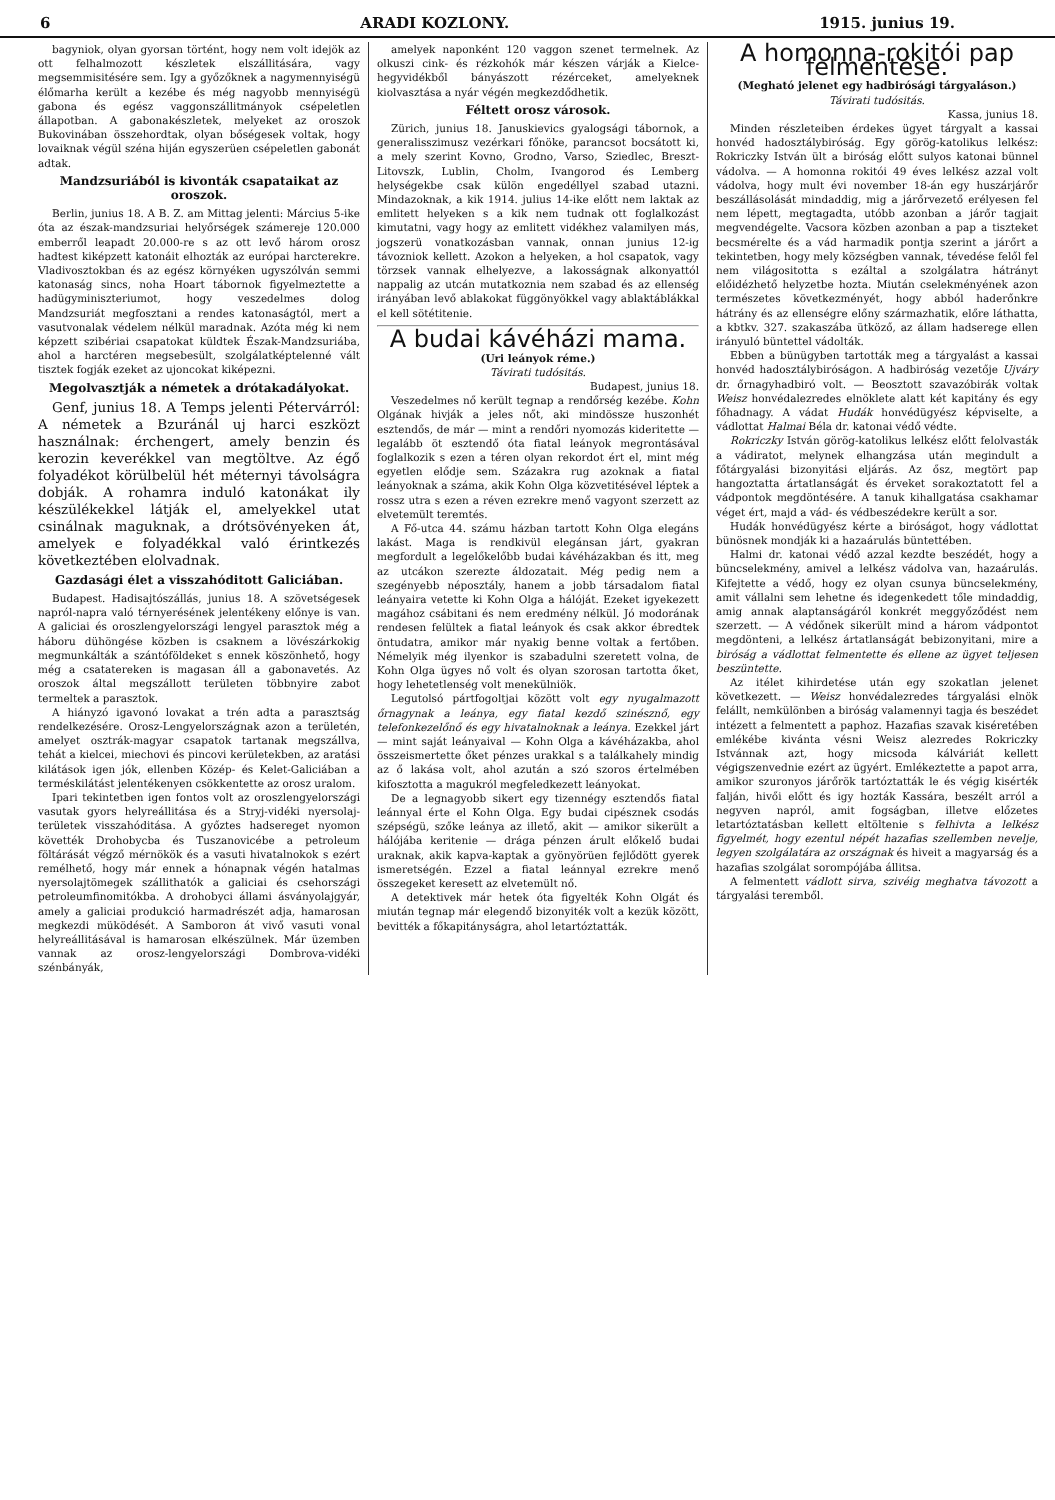6 ARADI KOZLONY. 1915. junius 19.
bagyniok, olyan gyorsan történt, hogy nem volt idejök az ott felhalmozott készletek elszállitására, vagy megsemmisitésére sem. Igy a győzőknek a nagymennyiségü élőmarha került a kezébe és még nagyobb mennyiségü gabona és egész vaggonszállitmányok csépeletlen állapotban. A gabonakészletek, melyeket az oroszok Bukovinában összehordtak, olyan bőségesek voltak, hogy lovaiknak végül széna hiján egyszerüen csépeletlen gabonát adtak.
Mandzsuriából is kivonták csapataikat az oroszok.
Berlin, junius 18. A B. Z. am Mittag jelenti: Március 5-ike óta az észak-mandzsuriai helyőrségek számereje 120.000 emberről leapadt 20.000-re s az ott levő három orosz hadtest kiképzett katonáit elhozták az európai harcterekre. Vladivosztokban és az egész környéken ugyszólván semmi katonaság sincs, noha Hoart tábornok figyelmeztette a hadügyminiszteriumot, hogy veszedelmes dolog Mandzsuriát megfosztani a rendes katonaságtól, mert a vasutvonalak védelem nélkül maradnak. Azóta még ki nem képzett szibériai csapatokat küldtek Észak-Mandzsuriába, ahol a harctéren megsebesült, szolgálatképtelenné vált tisztek fogják ezeket az ujoncokat kiképezni.
Megolvasztják a németek a drótakadályokat.
Genf, junius 18. A Temps jelenti Pétervárról: A németek a Bzuránál uj harci eszközt használnak: érchengert, amely benzin és kerozin keverékkel van megtöltve. Az égő folyadékot körülbelül hét méternyi távolságra dobják. A rohamra induló katonákat ily készülékekkel látják el, amelyekkel utat csinálnak maguknak, a drótsövényeken át, amelyek e folyadékkal való érintkezés következtében elolvadnak.
Gazdasági élet a visszahóditott Galiciában.
Budapest. Hadisajtószállás, junius 18. A szövetségesek napról-napra való térnyerésének jelentékeny előnye is van. A galiciai és oroszlengyelországi lengyel parasztok még a háboru dühöngése közben is csaknem a lövészárkokig megmunkálták a szántóföldeket s ennek köszönhető, hogy még a csatatereken is magasan áll a gabonavetés. Az oroszok által megszállott területen többnyire zabot termeltek a parasztok.
A hiányzó igavonó lovakat a trén adta a parasztság rendelkezésére. Orosz-Lengyelországnak azon a területén, amelyet osztrák-magyar csapatok tartanak megszállva, tehát a kielcei, miechovi és pincovi kerületekben, az aratási kilátások igen jók, ellenben Közép- és Kelet-Galiciában a terméskilátást jelentékenyen csökkentette az orosz uralom.
Ipari tekintetben igen fontos volt az oroszlengyelországi vasutak gyors helyreállitása és a Stryj-vidéki nyersolaj-területek visszahóditása. A győztes hadsereget nyomon követték Drohobycba és Tuszanovicébe a petroleum föltárását végző mérnökök és a vasuti hivatalnokok s ezért remélhető, hogy már ennek a hónapnak végén hatalmas nyersolajtömegek szállithatók a galiciai és csehországi petroleumfinomitókba. A drohobyci állami ásványolajgyár, amely a galiciai produkció harmadrészét adja, hamarosan megkezdi müködését. A Samboron át vivő vasuti vonal helyreállitásával is hamarosan elkészülnek. Már üzemben vannak az orosz-lengyelországi Dombrova-vidéki szénbányák,
amelyek naponként 120 vaggon szenet termelnek. Az olkuszi cink- és rézkohók már készen várják a Kielce-hegyvidékből bányászott rézérceket, amelyeknek kiolvasztása a nyár végén megkezdődhetik.
Féltett orosz városok.
Zürich, junius 18. Januskievics gyalogsági tábornok, a generalisszimusz vezérkari főnöke, parancsot bocsátott ki, a mely szerint Kovno, Grodno, Varso, Sziedlec, Breszt-Litovszk, Lublin, Cholm, Ivangorod és Lemberg helységekbe csak külön engedéllyel szabad utazni. Mindazoknak, a kik 1914. julius 14-ike előtt nem laktak az emlitett helyeken s a kik nem tudnak ott foglalkozást kimutatni, vagy hogy az emlitett vidékhez valamilyen más, jogszerü vonatkozásban vannak, onnan junius 12-ig távozniok kellett. Azokon a helyeken, a hol csapatok, vagy törzsek vannak elhelyezve, a lakosságnak alkonyattól nappalig az utcán mutatkoznia nem szabad és az ellenség irányában levő ablakokat függönyökkel vagy ablaktáblákkal el kell sötétitenie.
A budai kávéházi mama.
(Uri leányok réme.)
Távirati tudósitás.
Budapest, junius 18.
Veszedelmes nő került tegnap a rendőrség kezébe. Kohn Olgának hivják a jeles nőt, aki mindössze huszonhét esztendős, de már — mint a rendőri nyomozás kideritette — legalább öt esztendő óta fiatal leányok megrontásával foglalkozik s ezen a téren olyan rekordot ért el, mint még egyetlen elődje sem. Százakra rug azoknak a fiatal leányoknak a száma, akik Kohn Olga közvetitésével léptek a rossz utra s ezen a réven ezrekre menő vagyont szerzett az elvetemült teremtés.
A Fő-utca 44. számu házban tartott Kohn Olga elegáns lakást. Maga is rendkivül elegánsan járt, gyakran megfordult a legelőkelőbb budai kávéházakban és itt, meg az utcákon szerezte áldozatait. Még pedig nem a szegényebb néposztály, hanem a jobb társadalom fiatal leányaira vetette ki Kohn Olga a hálóját. Ezeket igyekezett magához csábitani és nem eredmény nélkül. Jó modorának rendesen felültek a fiatal leányok és csak akkor ébredtek öntudatra, amikor már nyakig benne voltak a fertőben. Némelyik még ilyenkor is szabadulni szeretett volna, de Kohn Olga ügyes nő volt és olyan szorosan tartotta őket, hogy lehetetlenség volt menekülniök.
Legutolsó pártfogoltjai között volt egy nyugalmazott őrnagynak a leánya, egy fiatal kezdő szinésznő, egy telefonkezelőnő és egy hivatalnoknak a leánya. Ezekkel járt — mint saját leányaival — Kohn Olga a kávéházakba, ahol összeismertette őket pénzes urakkal s a találkahely mindig az ő lakása volt, ahol azután a szó szoros értelmében kifosztotta a magukról megfeledkezett leányokat.
De a legnagyobb sikert egy tizennégy esztendős fiatal leánnyal érte el Kohn Olga. Egy budai cipésznek csodás szépségü, szőke leánya az illető, akit — amikor sikerült a hálójába keritenie — drága pénzen árult előkelő budai uraknak, akik kapva-kaptak a gyönyörüen fejlődött gyerek ismeretségén. Ezzel a fiatal leánnyal ezrekre menő összegeket keresett az elvetemült nő.
A detektivek már hetek óta figyelték Kohn Olgát és miután tegnap már elegendő bizonyiték volt a kezük között, bevitték a főkapitányságra, ahol letartóztatták.
A homonna-rokitói pap felmentése.
(Megható jelenet egy hadbirósági tárgyaláson.)
Távirati tudósitás.
Kassa, junius 18.
Minden részleteiben érdekes ügyet tárgyalt a kassai honvéd hadosztálybiróság. Egy görög-katolikus lelkész: Rokriczky István ült a biróság előtt sulyos katonai bünnel vádolva. — A homonna rokitói 49 éves lelkész azzal volt vádolva, hogy mult évi november 18-án egy huszárjárőr beszállásolását mindaddig, mig a járőrvezető erélyesen fel nem lépett, megtagadta, utóbb azonban a járőr tagjait megvendégelte. Vacsora közben azonban a pap a tiszteket becsmérelte és a vád harmadik pontja szerint a járőrt a tekintetben, hogy mely községben vannak, tévedése felől fel nem világositotta s ezáltal a szolgálatra hátrányt előidézhető helyzetbe hozta. Miután cselekményének azon természetes következményét, hogy abból haderőnkre hátrány és az ellenségre előny származhatik, előre láthatta, a kbtkv. 327. szakaszába ütköző, az állam hadserege ellen irányuló büntettel vádolták.
Ebben a bünügyben tartották meg a tárgyalást a kassai honvéd hadosztálybiróságon. A hadbiróság vezetője Ujváry dr. őrnagyhadbiró volt. — Beosztott szavazóbirák voltak Weisz honvédalezredes elnöklete alatt két kapitány és egy főhadnagy. A vádat Hudák honvédügyész képviselte, a vádlottat Halmai Béla dr. katonai védő védte.
Rokriczky István görög-katolikus lelkész előtt felolvasták a vádiratot, melynek elhangzása után megindult a főtárgyalási bizonyitási eljárás. Az ősz, megtört pap hangoztatta ártatlanságát és érveket sorakoztatott fel a vádpontok megdöntésére. A tanuk kihallgatása csakhamar véget ért, majd a vád- és védbeszédekre került a sor.
Hudák honvédügyész kérte a biróságot, hogy vádlottat bünösnek mondják ki a hazaárulás büntettében.
Halmi dr. katonai védő azzal kezdte beszédét, hogy a büncselekmény, amivel a lelkész vádolva van, hazaárulás. Kifejtette a védő, hogy ez olyan csunya büncselekmény, amit vállalni sem lehetne és idegenkedett tőle mindaddig, amig annak alaptanságáról konkrét meggyőződést nem szerzett. — A védőnek sikerült mind a három vádpontot megdönteni, a lelkész ártatlanságát bebizonyitani, mire a biróság a vádlottat felmentette és ellene az ügyet teljesen beszüntette.
Az itélet kihirdetése után egy szokatlan jelenet következett. — Weisz honvédalezredes tárgyalási elnök felállt, nemkülönben a biróság valamennyi tagja és beszédet intézett a felmentett a paphoz. Hazafias szavak kiséretében emlékébe kivánta vésni Weisz alezredes Rokriczky Istvánnak azt, hogy micsoda kálváriát kellett végigszenvednie ezért az ügyért. Emlékeztette a papot arra, amikor szuronyos járőrök tartóztatták le és végig kisérték falján, hivői előtt és igy hozták Kassára, beszélt arról a negyven napról, amit fogságban, illetve előzetes letartóztatásban kellett eltöltenie s felhivta a lelkész figyelmét, hogy ezentul népét hazafias szellemben nevelje, legyen szolgálatára az országnak és hiveit a magyarság és a hazafias szolgálat sorompójába állitsa.
A felmentett vádlott sirva, szivéig meghatva távozott a tárgyalási teremből.